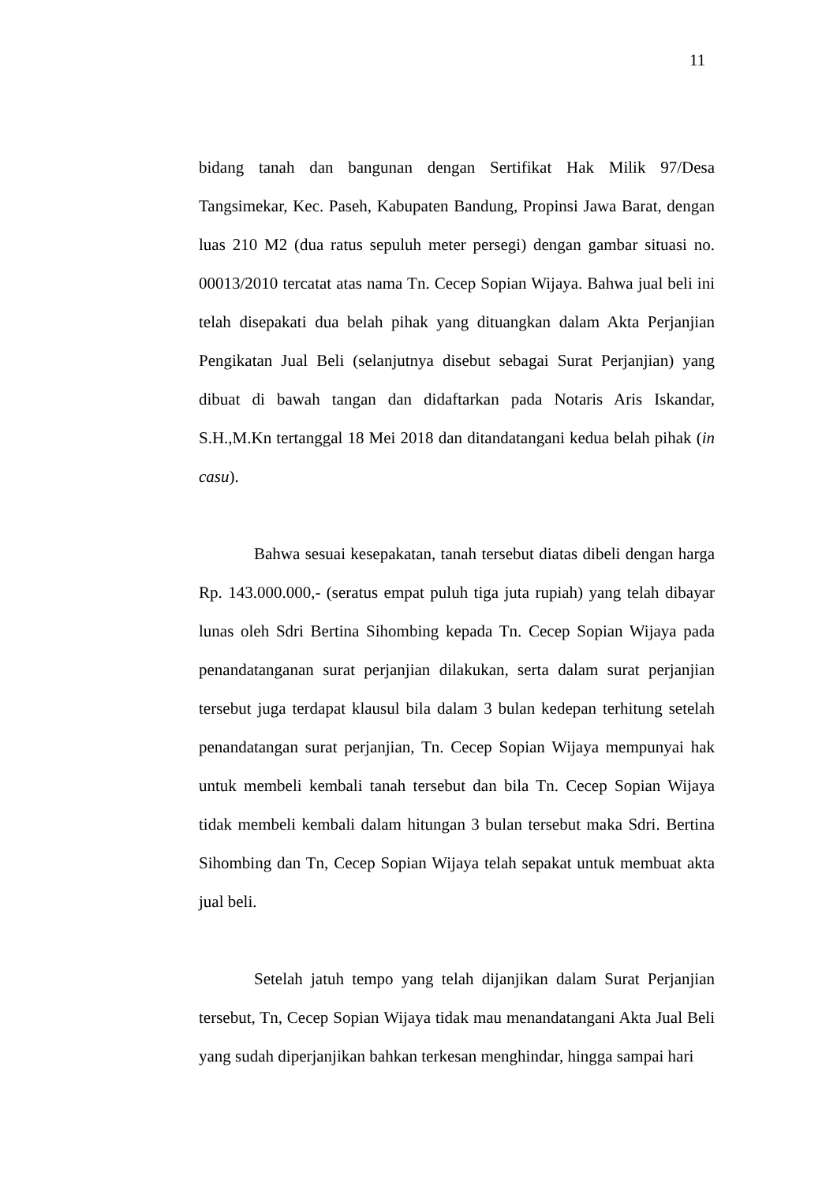11
bidang tanah dan bangunan dengan Sertifikat Hak Milik 97/Desa Tangsimekar, Kec. Paseh, Kabupaten Bandung, Propinsi Jawa Barat, dengan luas 210 M2 (dua ratus sepuluh meter persegi) dengan gambar situasi no. 00013/2010 tercatat atas nama Tn. Cecep Sopian Wijaya. Bahwa jual beli ini telah disepakati dua belah pihak yang dituangkan dalam Akta Perjanjian Pengikatan Jual Beli (selanjutnya disebut sebagai Surat Perjanjian) yang dibuat di bawah tangan dan didaftarkan pada Notaris Aris Iskandar, S.H.,M.Kn tertanggal 18 Mei 2018 dan ditandatangani kedua belah pihak (in casu).
Bahwa sesuai kesepakatan, tanah tersebut diatas dibeli dengan harga Rp. 143.000.000,- (seratus empat puluh tiga juta rupiah) yang telah dibayar lunas oleh Sdri Bertina Sihombing kepada Tn. Cecep Sopian Wijaya pada penandatanganan surat perjanjian dilakukan, serta dalam surat perjanjian tersebut juga terdapat klausul bila dalam 3 bulan kedepan terhitung setelah penandatangan surat perjanjian, Tn. Cecep Sopian Wijaya mempunyai hak untuk membeli kembali tanah tersebut dan bila Tn. Cecep Sopian Wijaya tidak membeli kembali dalam hitungan 3 bulan tersebut maka Sdri. Bertina Sihombing dan Tn, Cecep Sopian Wijaya telah sepakat untuk membuat akta jual beli.
Setelah jatuh tempo yang telah dijanjikan dalam Surat Perjanjian tersebut, Tn, Cecep Sopian Wijaya tidak mau menandatangani Akta Jual Beli yang sudah diperjanjikan bahkan terkesan menghindar, hingga sampai hari